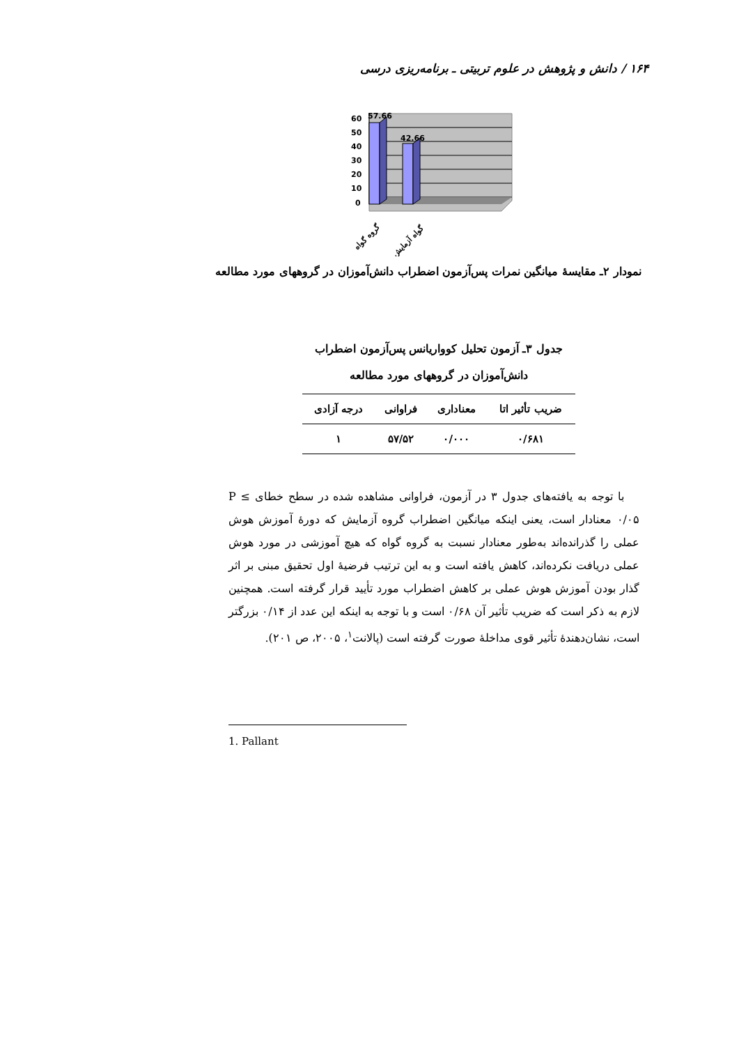۱۶۴ / دانش و پژوهش در علوم تربیتی ـ برنامه‌ریزی درسی
60
50
40
30
20
10
0
57.66
42.66
گروه گواه
گواه آزمایش
نمودار ۲ـ مقایسهٔ میانگین نمرات پس‌آزمون اضطراب دانش‌آموزان در گروههای مورد مطالعه
جدول ۳ـ آزمون تحلیل کوواریانس پس‌آزمون اضطراب
دانش‌آموزان در گروههای مورد مطالعه
| ضریب تأثیر اتا | معناداری | فراوانی | درجه آزادی |
| --- | --- | --- | --- |
| ۰/۶۸۱ | ۰/۰۰۰ | ۵۷/۵۲ | ۱ |
با توجه به یافته‌های جدول ۳ در آزمون، فراوانی مشاهده شده در سطح خطای P ≤ ۰/۰۵ معنادار است، یعنی اینکه میانگین اضطراب گروه آزمایش که دورهٔ آموزش هوش عملی را گذرانده‌اند به‌طور معنادار نسبت به گروه گواه که هیچ آموزشی در مورد هوش عملی دریافت نکرده‌اند، کاهش یافته است و به این ترتیب فرضیهٔ اول تحقیق مبنی بر اثر گذار بودن آموزش هوش عملی بر کاهش اضطراب مورد تأیید قرار گرفته است. همچنین لازم به ذکر است که ضریب تأثیر آن ۰/۶۸ است و با توجه به اینکه این عدد از ۰/۱۴ بزرگتر است، نشان‌دهندهٔ تأثیر قوی مداخلهٔ صورت گرفته است (پالانت<sup>۱</sup>، ۲۰۰۵، ص ۲۰۱).
1. Pallant